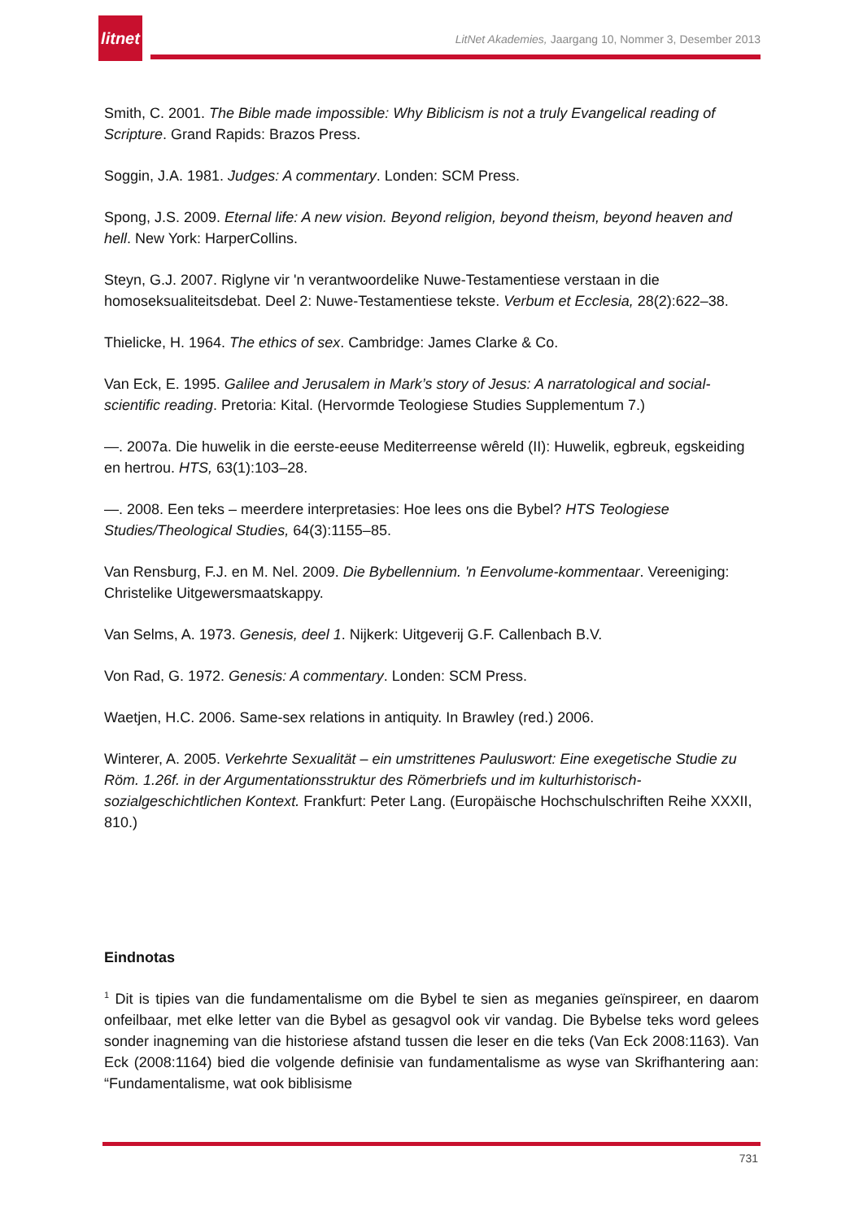litnet
LitNet Akademies, Jaargang 10, Nommer 3, Desember 2013
Smith, C. 2001. The Bible made impossible: Why Biblicism is not a truly Evangelical reading of Scripture. Grand Rapids: Brazos Press.
Soggin, J.A. 1981. Judges: A commentary. Londen: SCM Press.
Spong, J.S. 2009. Eternal life: A new vision. Beyond religion, beyond theism, beyond heaven and hell. New York: HarperCollins.
Steyn, G.J. 2007. Riglyne vir 'n verantwoordelike Nuwe-Testamentiese verstaan in die homoseksualiteitsdebat. Deel 2: Nuwe-Testamentiese tekste. Verbum et Ecclesia, 28(2):622–38.
Thielicke, H. 1964. The ethics of sex. Cambridge: James Clarke & Co.
Van Eck, E. 1995. Galilee and Jerusalem in Mark’s story of Jesus: A narratological and social-scientific reading. Pretoria: Kital. (Hervormde Teologiese Studies Supplementum 7.)
—. 2007a. Die huwelik in die eerste-eeuse Mediterreense wêreld (II): Huwelik, egbreuk, egskeiding en hertrou. HTS, 63(1):103–28.
—. 2008. Een teks – meerdere interpretasies: Hoe lees ons die Bybel? HTS Teologiese Studies/Theological Studies, 64(3):1155–85.
Van Rensburg, F.J. en M. Nel. 2009. Die Bybellennium. 'n Eenvolume-kommentaar. Vereeniging: Christelike Uitgewersmaatskappy.
Van Selms, A. 1973. Genesis, deel 1. Nijkerk: Uitgeverij G.F. Callenbach B.V.
Von Rad, G. 1972. Genesis: A commentary. Londen: SCM Press.
Waetjen, H.C. 2006. Same-sex relations in antiquity. In Brawley (red.) 2006.
Winterer, A. 2005. Verkehrte Sexualität – ein umstrittenes Pauluswort: Eine exegetische Studie zu Röm. 1.26f. in der Argumentationsstruktur des Römerbriefs und im kulturhistorisch-sozialgeschichtlichen Kontext. Frankfurt: Peter Lang. (Europäische Hochschulschriften Reihe XXXII, 810.)
Eindnotas
<sup>1</sup> Dit is tipies van die fundamentalisme om die Bybel te sien as meganies geïnspireer, en daarom onfeilbaar, met elke letter van die Bybel as gesagvol ook vir vandag. Die Bybelse teks word gelees sonder inagneming van die historiese afstand tussen die leser en die teks (Van Eck 2008:1163). Van Eck (2008:1164) bied die volgende definisie van fundamentalisme as wyse van Skrifhantering aan: “Fundamentalisme, wat ook biblisisme
731